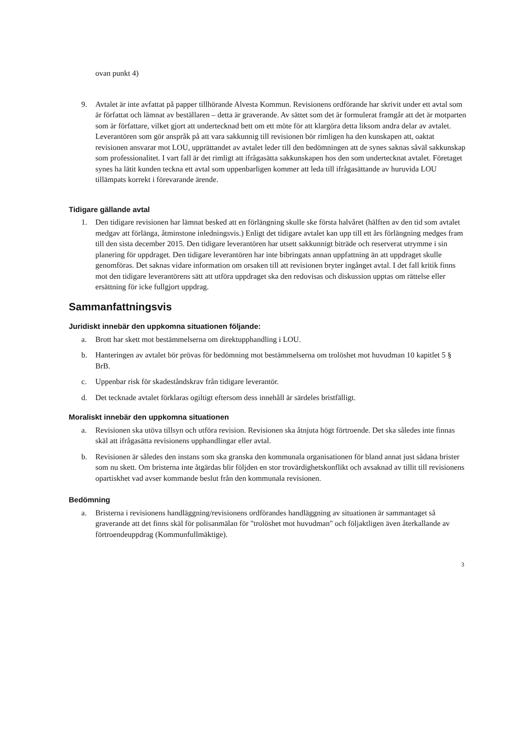ovan punkt 4)
9. Avtalet är inte avfattat på papper tillhörande Alvesta Kommun. Revisionens ordförande har skrivit under ett avtal som är författat och lämnat av beställaren – detta är graverande. Av sättet som det är formulerat framgår att det är motparten som är författare, vilket gjort att undertecknad bett om ett möte för att klargöra detta liksom andra delar av avtalet. Leverantören som gör anspråk på att vara sakkunnig till revisionen bör rimligen ha den kunskapen att, oaktat revisionen ansvarar mot LOU, upprättandet av avtalet leder till den bedömningen att de synes saknas såväl sakkunskap som professionalitet. I vart fall är det rimligt att ifrågasätta sakkunskapen hos den som undertecknat avtalet. Företaget synes ha lätit kunden teckna ett avtal som uppenbarligen kommer att leda till ifrågasättande av huruvida LOU tillämpats korrekt i förevarande ärende.
Tidigare gällande avtal
1. Den tidigare revisionen har lämnat besked att en förlängning skulle ske första halvåret (hälften av den tid som avtalet medgav att förlänga, åtminstone inledningsvis.) Enligt det tidigare avtalet kan upp till ett års förlängning medges fram till den sista december 2015. Den tidigare leverantören har utsett sakkunnigt biträde och reserverat utrymme i sin planering för uppdraget. Den tidigare leverantören har inte bibringats annan uppfattning än att uppdraget skulle genomföras. Det saknas vidare information om orsaken till att revisionen bryter ingånget avtal. I det fall kritik finns mot den tidigare leverantörens sätt att utföra uppdraget ska den redovisas och diskussion upptas om rättelse eller ersättning för icke fullgjort uppdrag.
Sammanfattningsvis
Juridiskt innebär den uppkomna situationen följande:
a. Brott har skett mot bestämmelserna om direktupphandling i LOU.
b. Hanteringen av avtalet bör prövas för bedömning mot bestämmelserna om trolöshet mot huvudman 10 kapitlet 5 § BrB.
c. Uppenbar risk för skadeståndskrav från tidigare leverantör.
d. Det tecknade avtalet förklaras ogiltigt eftersom dess innehåll är särdeles bristfälligt.
Moraliskt innebär den uppkomna situationen
a. Revisionen ska utöva tillsyn och utföra revision. Revisionen ska åtnjuta högt förtroende. Det ska således inte finnas skäl att ifrågasätta revisionens upphandlingar eller avtal.
b. Revisionen är således den instans som ska granska den kommunala organisationen för bland annat just sådana brister som nu skett. Om bristerna inte åtgärdas blir följden en stor trovärdighetskonflikt och avsaknad av tillit till revisionens opartiskhet vad avser kommande beslut från den kommunala revisionen.
Bedömning
a. Bristerna i revisionens handläggning/revisionens ordförandes handläggning av situationen är sammantaget så graverande att det finns skäl för polisanmälan för "trolöshet mot huvudman" och följaktligen även återkallande av förtroendeuppdrag (Kommunfullmäktige).
3